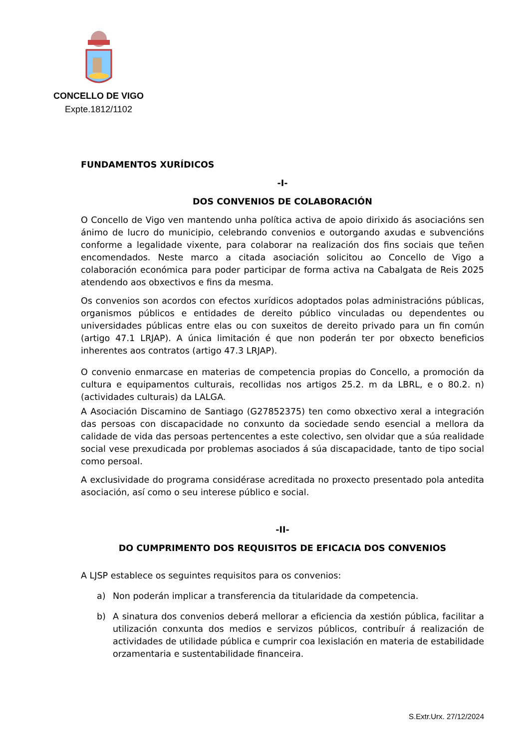CONCELLO DE VIGO
Expte.1812/1102
FUNDAMENTOS XURÍDICOS
-I-
DOS CONVENIOS DE COLABORACIÓN
O Concello de Vigo ven mantendo unha política activa de apoio dirixido ás asociacións sen ánimo de lucro do municipio, celebrando convenios e outorgando axudas e subvencións conforme a legalidade vixente, para colaborar na realización dos fins sociais que teñen encomendados. Neste marco a citada asociación solicitou ao Concello de Vigo a colaboración económica para poder participar de forma activa na Cabalgata de Reis 2025 atendendo aos obxectivos e fins da mesma.
Os convenios son acordos con efectos xurídicos adoptados polas administracións públicas, organismos públicos e entidades de dereito público vinculadas ou dependentes ou universidades públicas entre elas ou con suxeitos de dereito privado para un fin común (artigo 47.1 LRJAP). A única limitación é que non poderán ter por obxecto beneficios inherentes aos contratos (artigo 47.3 LRJAP).
O convenio enmarcase en materias de competencia propias do Concello, a promoción da cultura e equipamentos culturais, recollidas nos artigos 25.2. m da LBRL, e o 80.2. n) (actividades culturais) da LALGA.
A Asociación Discamino de Santiago (G27852375) ten como obxectivo xeral a integración das persoas con discapacidade no conxunto da sociedade sendo esencial a mellora da calidade de vida das persoas pertencentes a este colectivo, sen olvidar que a súa realidade social vese prexudicada por problemas asociados á súa discapacidade, tanto de tipo social como persoal.
A exclusividade do programa considérase acreditada no proxecto presentado pola antedita asociación, así como o seu interese público e social.
-II-
DO CUMPRIMENTO DOS REQUISITOS DE EFICACIA DOS CONVENIOS
A LJSP establece os seguintes requisitos para os convenios:
a) Non poderán implicar a transferencia da titularidade da competencia.
b) A sinatura dos convenios deberá mellorar a eficiencia da xestión pública, facilitar a utilización conxunta dos medios e servizos públicos, contribuír á realización de actividades de utilidade pública e cumprir coa lexislación en materia de estabilidade orzamentaria e sustentabilidade financeira.
S.Extr.Urx. 27/12/2024